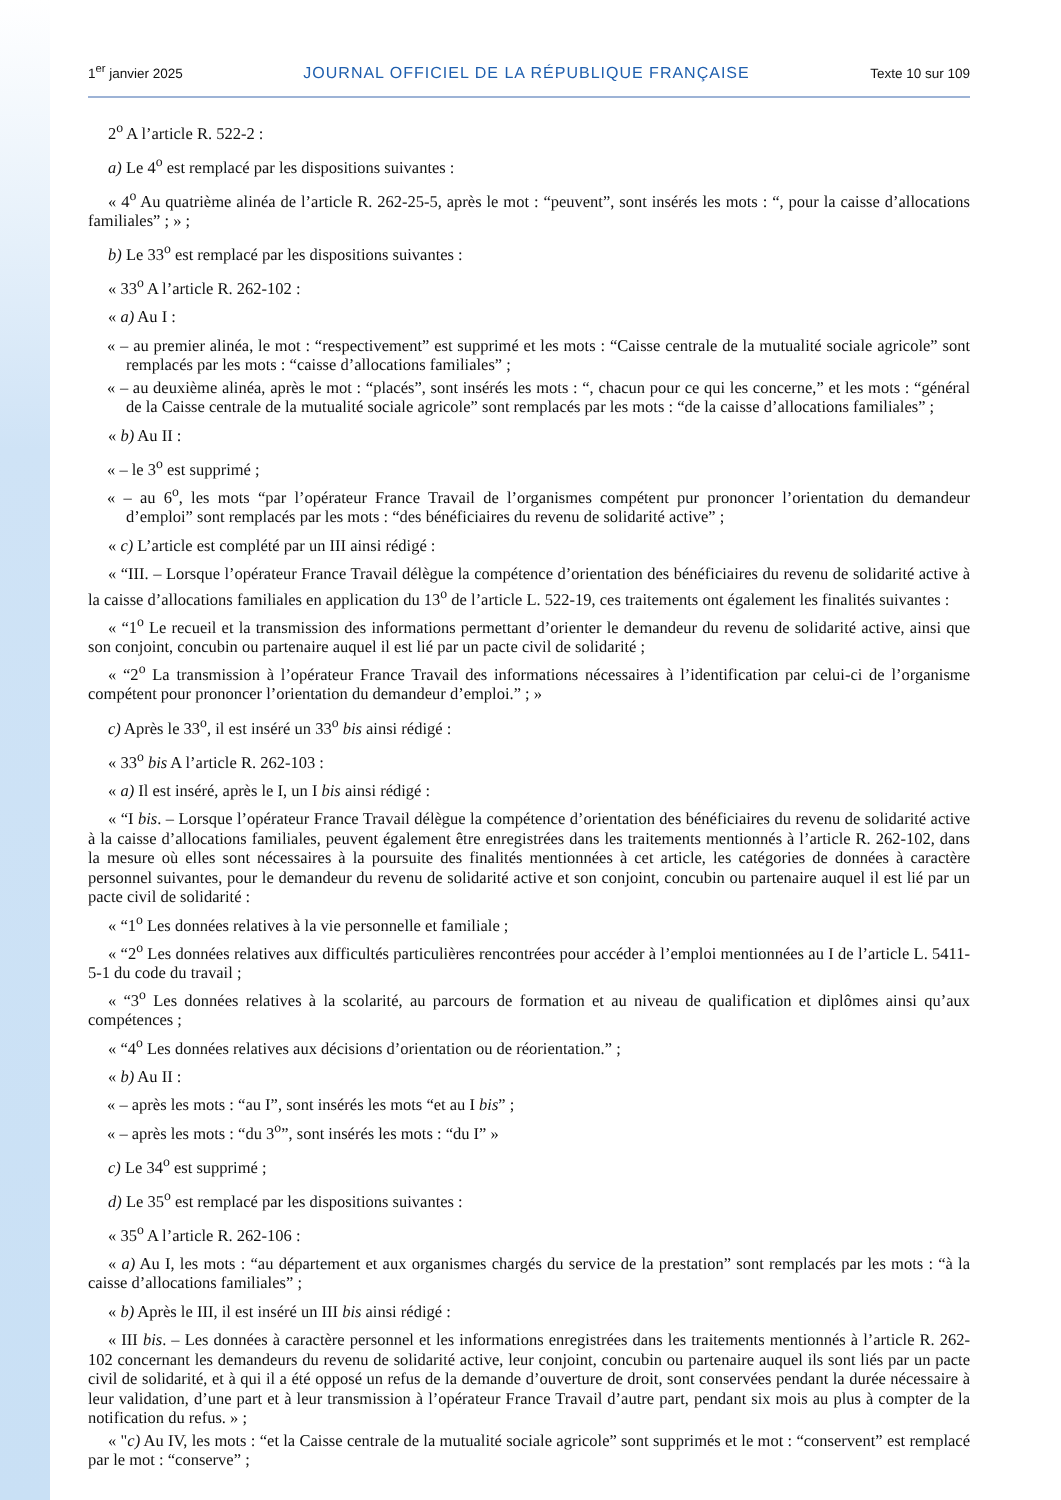1<sup>er</sup> janvier 2025 JOURNAL OFFICIEL DE LA RÉPUBLIQUE FRANÇAISE Texte 10 sur 109
2<sup>o</sup> A l’article R. 522-2 :
a) Le 4<sup>o</sup> est remplacé par les dispositions suivantes :
« 4<sup>o</sup> Au quatrième alinéa de l’article R. 262-25-5, après le mot : “peuvent”, sont insérés les mots : “, pour la caisse d’allocations familiales” ; » ;
b) Le 33<sup>o</sup> est remplacé par les dispositions suivantes :
« 33<sup>o</sup> A l’article R. 262-102 :
« a) Au I :
« – au premier alinéa, le mot : “respectivement” est supprimé et les mots : “Caisse centrale de la mutualité sociale agricole” sont remplacés par les mots : “caisse d’allocations familiales” ;
« – au deuxième alinéa, après le mot : “placés”, sont insérés les mots : “, chacun pour ce qui les concerne,” et les mots : “général de la Caisse centrale de la mutualité sociale agricole” sont remplacés par les mots : “de la caisse d’allocations familiales” ;
« b) Au II :
« – le 3<sup>o</sup> est supprimé ;
« – au 6<sup>o</sup>, les mots “par l’opérateur France Travail de l’organismes compétent pur prononcer l’orientation du demandeur d’emploi” sont remplacés par les mots : “des bénéficiaires du revenu de solidarité active” ;
« c) L’article est complété par un III ainsi rédigé :
« “III. – Lorsque l’opérateur France Travail délègue la compétence d’orientation des bénéficiaires du revenu de solidarité active à la caisse d’allocations familiales en application du 13<sup>o</sup> de l’article L. 522-19, ces traitements ont également les finalités suivantes :
« “1<sup>o</sup> Le recueil et la transmission des informations permettant d’orienter le demandeur du revenu de solidarité active, ainsi que son conjoint, concubin ou partenaire auquel il est lié par un pacte civil de solidarité ;
« “2<sup>o</sup> La transmission à l’opérateur France Travail des informations nécessaires à l’identification par celui-ci de l’organisme compétent pour prononcer l’orientation du demandeur d’emploi.” ; »
c) Après le 33<sup>o</sup>, il est inséré un 33<sup>o</sup> bis ainsi rédigé :
« 33<sup>o</sup> bis A l’article R. 262-103 :
« a) Il est inséré, après le I, un I bis ainsi rédigé :
« “I bis. – Lorsque l’opérateur France Travail délègue la compétence d’orientation des bénéficiaires du revenu de solidarité active à la caisse d’allocations familiales, peuvent également être enregistrées dans les traitements mentionnés à l’article R. 262-102, dans la mesure où elles sont nécessaires à la poursuite des finalités mentionnées à cet article, les catégories de données à caractère personnel suivantes, pour le demandeur du revenu de solidarité active et son conjoint, concubin ou partenaire auquel il est lié par un pacte civil de solidarité :
« “1<sup>o</sup> Les données relatives à la vie personnelle et familiale ;
« “2<sup>o</sup> Les données relatives aux difficultés particulières rencontrées pour accéder à l’emploi mentionnées au I de l’article L. 5411-5-1 du code du travail ;
« “3<sup>o</sup> Les données relatives à la scolarité, au parcours de formation et au niveau de qualification et diplômes ainsi qu’aux compétences ;
« “4<sup>o</sup> Les données relatives aux décisions d’orientation ou de réorientation.” ;
« b) Au II :
« – après les mots : “au I”, sont insérés les mots “et au I bis” ;
« – après les mots : “du 3<sup>o</sup>”, sont insérés les mots : “du I” »
c) Le 34<sup>o</sup> est supprimé ;
d) Le 35<sup>o</sup> est remplacé par les dispositions suivantes :
« 35<sup>o</sup> A l’article R. 262-106 :
« a) Au I, les mots : “au département et aux organismes chargés du service de la prestation” sont remplacés par les mots : “à la caisse d’allocations familiales” ;
« b) Après le III, il est inséré un III bis ainsi rédigé :
« III bis. – Les données à caractère personnel et les informations enregistrées dans les traitements mentionnés à l’article R. 262-102 concernant les demandeurs du revenu de solidarité active, leur conjoint, concubin ou partenaire auquel ils sont liés par un pacte civil de solidarité, et à qui il a été opposé un refus de la demande d’ouverture de droit, sont conservées pendant la durée nécessaire à leur validation, d’une part et à leur transmission à l’opérateur France Travail d’autre part, pendant six mois au plus à compter de la notification du refus. » ;
« "c) Au IV, les mots : “et la Caisse centrale de la mutualité sociale agricole” sont supprimés et le mot : “conservent” est remplacé par le mot : “conserve” ;